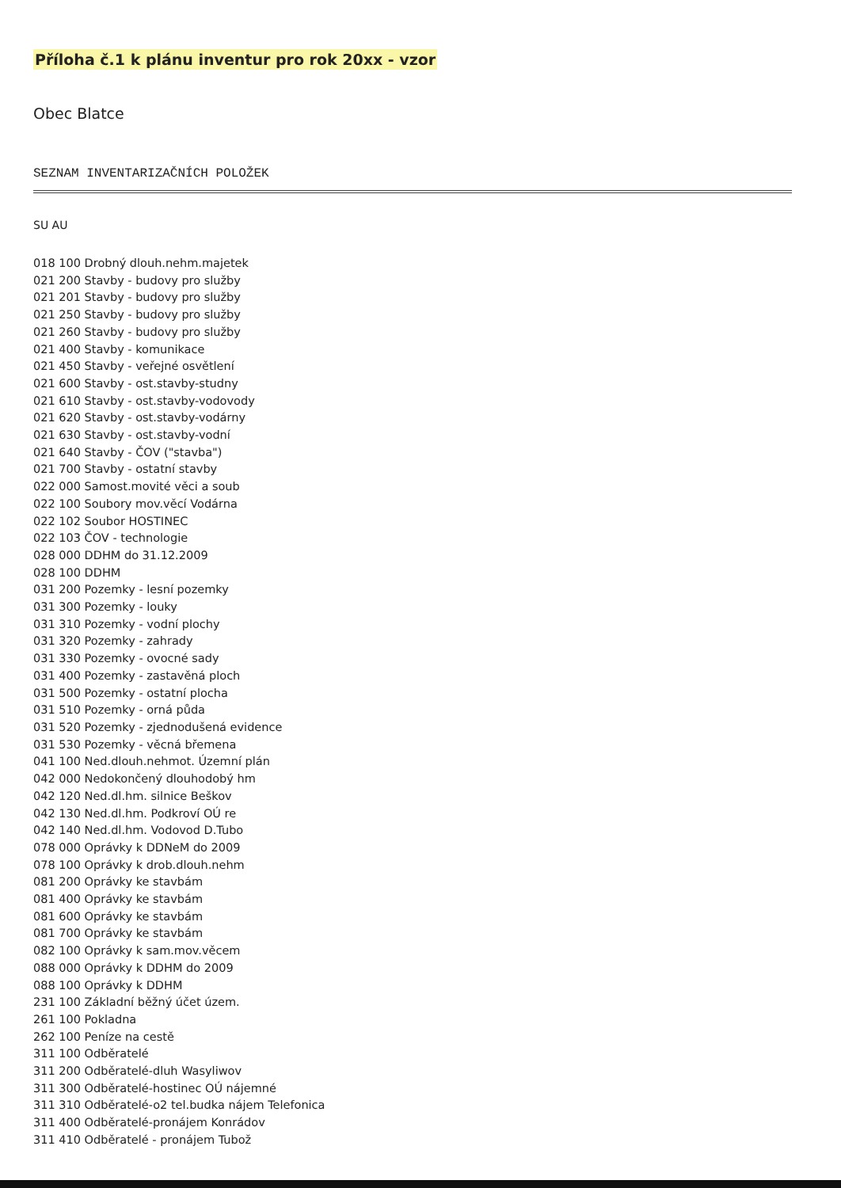Příloha č.1 k plánu inventur pro rok 20xx - vzor
Obec Blatce
SEZNAM INVENTARIZAČNÍCH POLOŽEK
SU AU
018 100 Drobný dlouh.nehm.majetek
021 200 Stavby - budovy pro služby
021 201 Stavby - budovy pro služby
021 250 Stavby - budovy pro služby
021 260 Stavby - budovy pro služby
021 400 Stavby - komunikace
021 450 Stavby - veřejné osvětlení
021 600 Stavby - ost.stavby-studny
021 610 Stavby - ost.stavby-vodovody
021 620 Stavby - ost.stavby-vodárny
021 630 Stavby - ost.stavby-vodní
021 640 Stavby - ČOV ("stavba")
021 700 Stavby - ostatní stavby
022 000 Samost.movité věci a soub
022 100 Soubory mov.věcí Vodárna
022 102 Soubor HOSTINEC
022 103 ČOV - technologie
028 000 DDHM do 31.12.2009
028 100 DDHM
031 200 Pozemky - lesní pozemky
031 300 Pozemky - louky
031 310 Pozemky - vodní plochy
031 320 Pozemky - zahrady
031 330 Pozemky - ovocné sady
031 400 Pozemky - zastavěná ploch
031 500 Pozemky - ostatní plocha
031 510 Pozemky - orná půda
031 520 Pozemky - zjednodušená evidence
031 530 Pozemky - věcná břemena
041 100 Ned.dlouh.nehmot. Územní plán
042 000 Nedokončený dlouhodobý hm
042 120 Ned.dl.hm. silnice Beškov
042 130 Ned.dl.hm. Podkroví OÚ re
042 140 Ned.dl.hm. Vodovod D.Tubo
078 000 Oprávky k DDNeM do 2009
078 100 Oprávky k drob.dlouh.nehm
081 200 Oprávky ke stavbám
081 400 Oprávky ke stavbám
081 600 Oprávky ke stavbám
081 700 Oprávky ke stavbám
082 100 Oprávky k sam.mov.věcem
088 000 Oprávky k DDHM do 2009
088 100 Oprávky k DDHM
231 100 Základní běžný účet územ.
261 100 Pokladna
262 100 Peníze na cestě
311 100 Odběratelé
311 200 Odběratelé-dluh Wasyliwov
311 300 Odběratelé-hostinec OÚ nájemné
311 310 Odběratelé-o2 tel.budka nájem Telefonica
311 400 Odběratelé-pronájem Konrádov
311 410 Odběratelé - pronájem Tubož